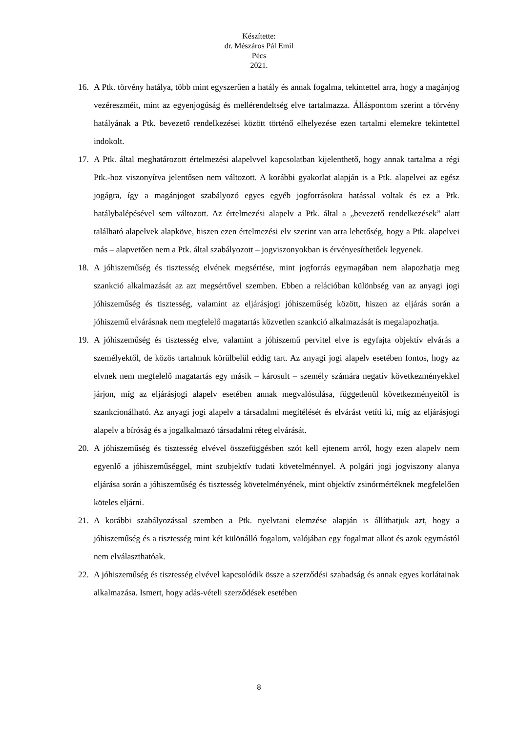Készítette:
dr. Mészáros Pál Emil
Pécs
2021.
16. A Ptk. törvény hatálya, több mint egyszerűen a hatály és annak fogalma, tekintettel arra, hogy a magánjog vezéreszméit, mint az egyenjogúság és mellérendeltség elve tartalmazza. Álláspontom szerint a törvény hatályának a Ptk. bevezető rendelkezései között történő elhelyezése ezen tartalmi elemekre tekintettel indokolt.
17. A Ptk. által meghatározott értelmezési alapelvvel kapcsolatban kijelenthető, hogy annak tartalma a régi Ptk.-hoz viszonyítva jelentősen nem változott. A korábbi gyakorlat alapján is a Ptk. alapelvei az egész jogágra, így a magánjogot szabályozó egyes egyéb jogforrásokra hatással voltak és ez a Ptk. hatálybalépésével sem változott. Az értelmezési alapelv a Ptk. által a „bevezető rendelkezések” alatt található alapelvek alapköve, hiszen ezen értelmezési elv szerint van arra lehetőség, hogy a Ptk. alapelvei más – alapvetően nem a Ptk. által szabályozott – jogviszonyokban is érvényesíthetőek legyenek.
18. A jóhiszeműség és tisztesség elvének megsértése, mint jogforrás egymagában nem alapozhatja meg szankció alkalmazását az azt megsértővel szemben. Ebben a relációban különbség van az anyagi jogi jóhiszeműség és tisztesség, valamint az eljárásjogi jóhiszeműség között, hiszen az eljárás során a jóhiszemű elvárásnak nem megfelelő magatartás közvetlen szankció alkalmazását is megalapozhatja.
19. A jóhiszeműség és tisztesség elve, valamint a jóhiszemű pervitel elve is egyfajta objektív elvárás a személyektől, de közös tartalmuk körülbelül eddig tart. Az anyagi jogi alapelv esetében fontos, hogy az elvnek nem megfelelő magatartás egy másik – károsult – személy számára negatív következményekkel járjon, míg az eljárásjogi alapelv esetében annak megvalósulása, függetlenül következményeitől is szankcionálható. Az anyagi jogi alapelv a társadalmi megítélését és elvárást vetíti ki, míg az eljárásjogi alapelv a bíróság és a jogalkalmazó társadalmi réteg elvárását.
20. A jóhiszeműség és tisztesség elvével összefüggésben szót kell ejtenem arról, hogy ezen alapelv nem egyenlő a jóhiszeműséggel, mint szubjektív tudati követelménnyel. A polgári jogi jogviszony alanya eljárása során a jóhiszeműség és tisztesség követelményének, mint objektív zsinórmértéknek megfelelően köteles eljárni.
21. A korábbi szabályozással szemben a Ptk. nyelvtani elemzése alapján is állíthatjuk azt, hogy a jóhiszeműség és a tisztesség mint két különálló fogalom, valójában egy fogalmat alkot és azok egymástól nem elválaszthatóak.
22. A jóhiszeműség és tisztesség elvével kapcsolódik össze a szerződési szabadság és annak egyes korlátainak alkalmazása. Ismert, hogy adás-vételi szerződések esetében
8